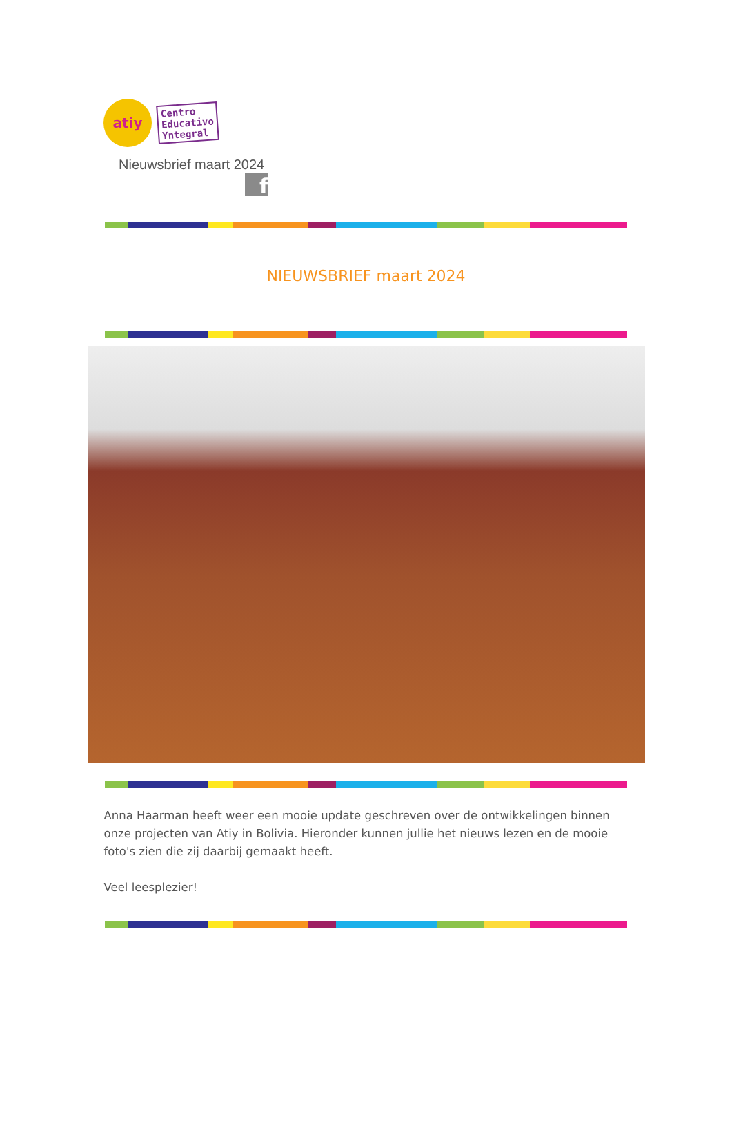atiy
Centro
Educativo
Yntegral
Nieuwsbrief maart 2024
f
NIEUWSBRIEF maart 2024
Anna Haarman heeft weer een mooie update geschreven over de ontwikkelingen binnen onze projecten van Atiy in Bolivia. Hieronder kunnen jullie het nieuws lezen en de mooie foto's zien die zij daarbij gemaakt heeft.
Veel leesplezier!